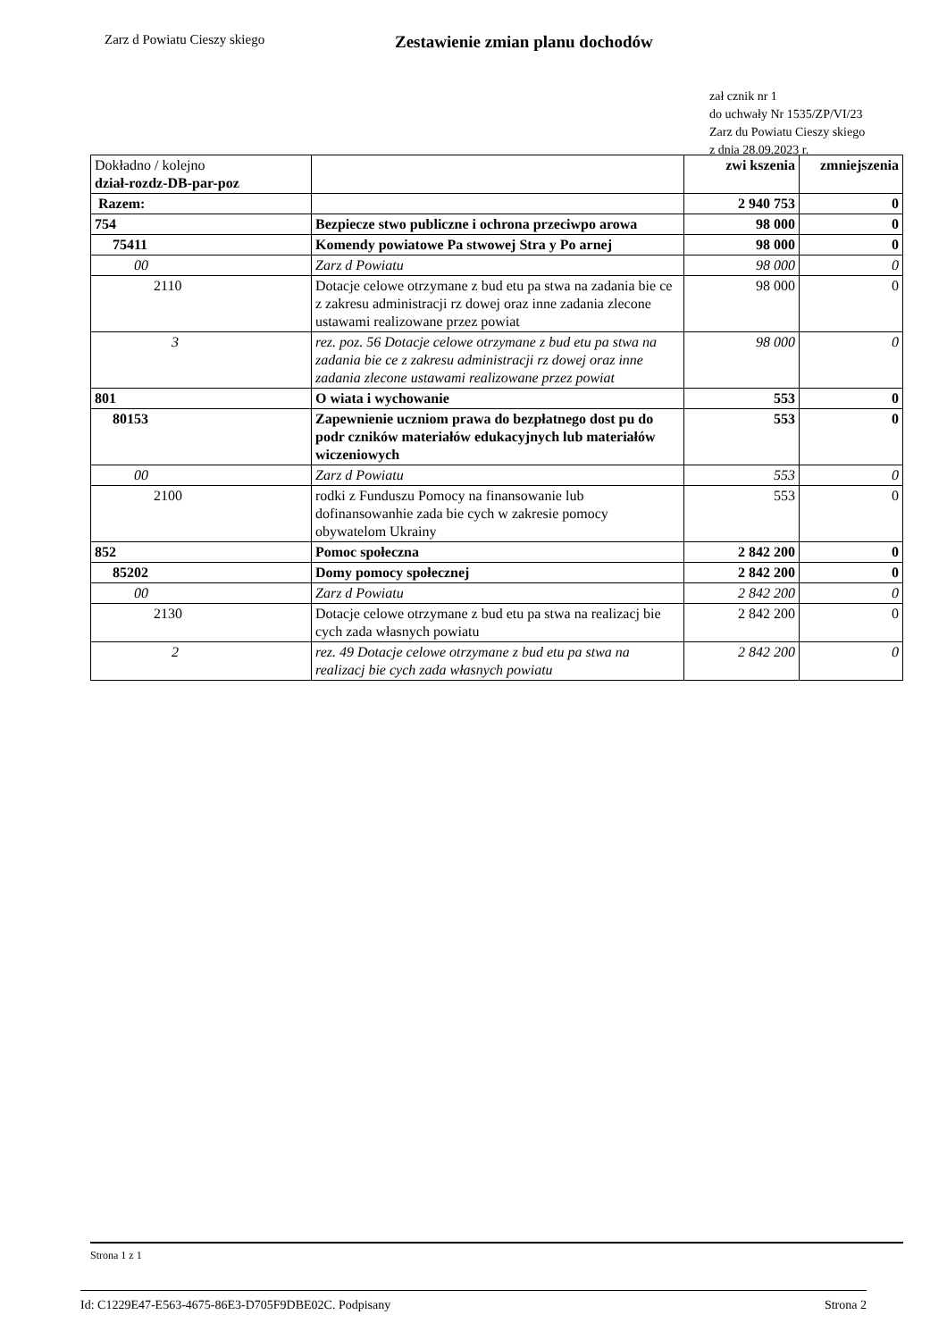Zarz d Powiatu Cieszy skiego
Zestawienie zmian planu dochodów
zał cznik nr 1
do uchwały Nr 1535/ZP/VI/23
Zarz du Powiatu Cieszy skiego
z dnia 28.09.2023 r.
| Dokładno / kolejno dział-rozdz-DB-par-poz | | zwi kszenia | zmniejszenia |
| --- | --- | --- | --- |
| Razem: | | 2 940 753 | 0 |
| 754 | Bezpiecze stwo publiczne i ochrona przeciwpo arowa | 98 000 | 0 |
| 75411 | Komendy powiatowe Pa stwowej Stra y Po arnej | 98 000 | 0 |
| 00 | Zarz d Powiatu | 98 000 | 0 |
| 2110 | Dotacje celowe otrzymane z bud etu pa stwa na zadania bie ce z zakresu administracji rz dowej oraz inne zadania zlecone ustawami realizowane przez powiat | 98 000 | 0 |
| 3 | rez. poz. 56 Dotacje celowe otrzymane z bud etu pa stwa na zadania bie ce z zakresu administracji rz dowej oraz inne zadania zlecone ustawami realizowane przez powiat | 98 000 | 0 |
| 801 | O wiata i wychowanie | 553 | 0 |
| 80153 | Zapewnienie uczniom prawa do bezpłatnego dost pu do podr czników materiałów edukacyjnych lub materiałów wiczeniowych | 553 | 0 |
| 00 | Zarz d Powiatu | 553 | 0 |
| 2100 | rodki z Funduszu Pomocy na finansowanie lub dofinansowanhie zada bie cych w zakresie pomocy obywatelom Ukrainy | 553 | 0 |
| 852 | Pomoc społeczna | 2 842 200 | 0 |
| 85202 | Domy pomocy społecznej | 2 842 200 | 0 |
| 00 | Zarz d Powiatu | 2 842 200 | 0 |
| 2130 | Dotacje celowe otrzymane z bud etu pa stwa na realizacj bie cych zada własnych powiatu | 2 842 200 | 0 |
| 2 | rez. 49 Dotacje celowe otrzymane z bud etu pa stwa na realizacj bie cych zada własnych powiatu | 2 842 200 | 0 |
Strona 1 z 1
Id: C1229E47-E563-4675-86E3-D705F9DBE02C. Podpisany Strona 2